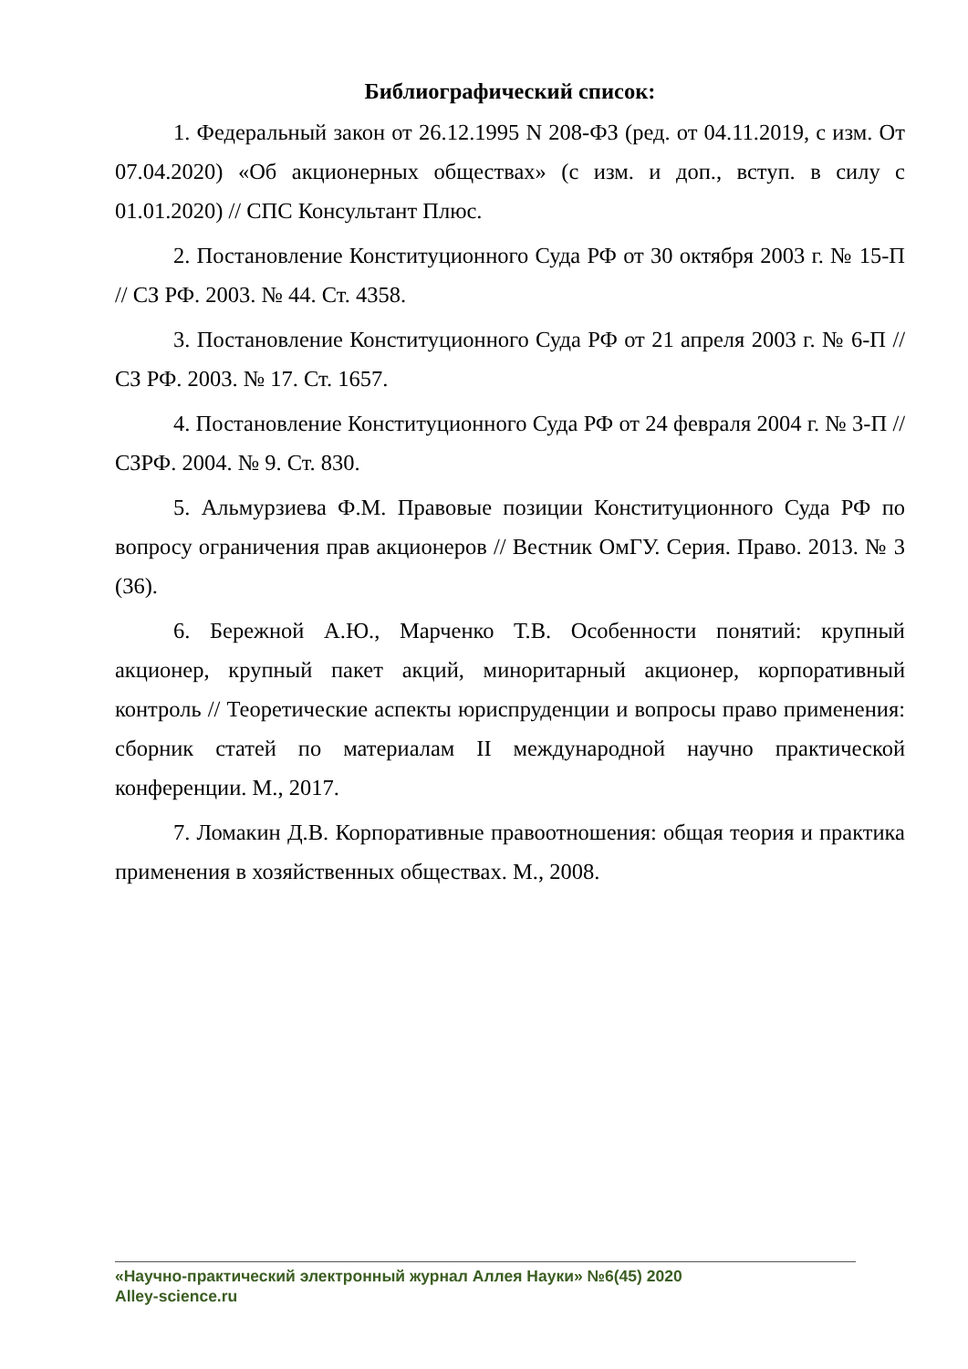Библиографический список:
1. Федеральный закон от 26.12.1995 N 208-ФЗ (ред. от 04.11.2019, с изм. От 07.04.2020) «Об акционерных обществах» (с изм. и доп., вступ. в силу с 01.01.2020) // СПС Консультант Плюс.
2. Постановление Конституционного Суда РФ от 30 октября 2003 г. № 15-П // СЗ РФ. 2003. № 44. Ст. 4358.
3. Постановление Конституционного Суда РФ от 21 апреля 2003 г. № 6-П // СЗ РФ. 2003. № 17. Ст. 1657.
4. Постановление Конституционного Суда РФ от 24 февраля 2004 г. № 3-П // СЗРФ. 2004. № 9. Ст. 830.
5. Альмурзиева Ф.М. Правовые позиции Конституционного Суда РФ по вопросу ограничения прав акционеров // Вестник ОмГУ. Серия. Право. 2013. № 3 (36).
6. Бережной А.Ю., Марченко Т.В. Особенности понятий: крупный акционер, крупный пакет акций, миноритарный акционер, корпоративный контроль // Теоретические аспекты юриспруденции и вопросы право применения: сборник статей по материалам II международной научно практической конференции. М., 2017.
7. Ломакин Д.В. Корпоративные правоотношения: общая теория и практика применения в хозяйственных обществах. М., 2008.
«Научно-практический электронный журнал Аллея Науки» №6(45) 2020
Alley-science.ru